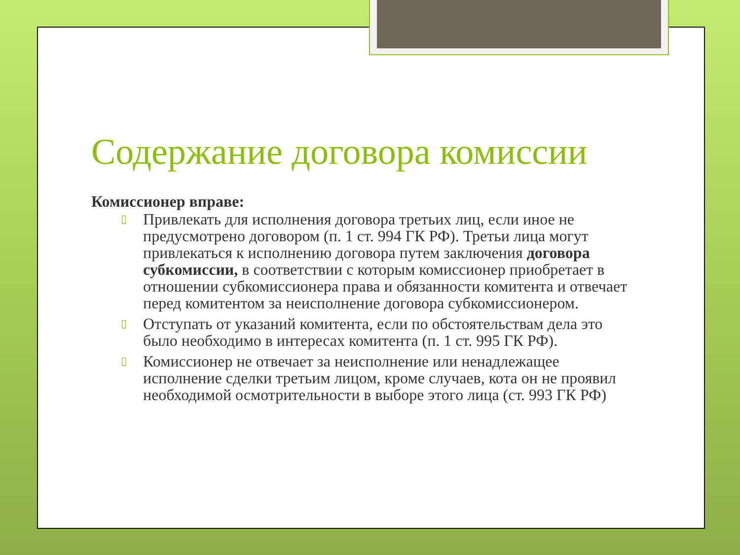Содержание договора комиссии
Комиссионер вправе:
▯ Привлекать для исполнения договора третьих лиц, если иное не предусмотрено договором (п. 1 ст. 994 ГК РФ). Третьи лица могут привлекаться к исполнению договора путем заключения договора субкомиссии, в соответствии с которым комиссионер приобретает в отношении субкомиссионера права и обязанности комитента и отвечает перед комитентом за неисполнение договора субкомиссионером.
▯ Отступать от указаний комитента, если по обстоятельствам дела это было необходимо в интересах комитента (п. 1 ст. 995 ГК РФ).
▯ Комиссионер не отвечает за неисполнение или ненадлежащее исполнение сделки третьим лицом, кроме случаев, кота он не проявил необходимой осмотрительности в выборе этого лица (ст. 993 ГК РФ)